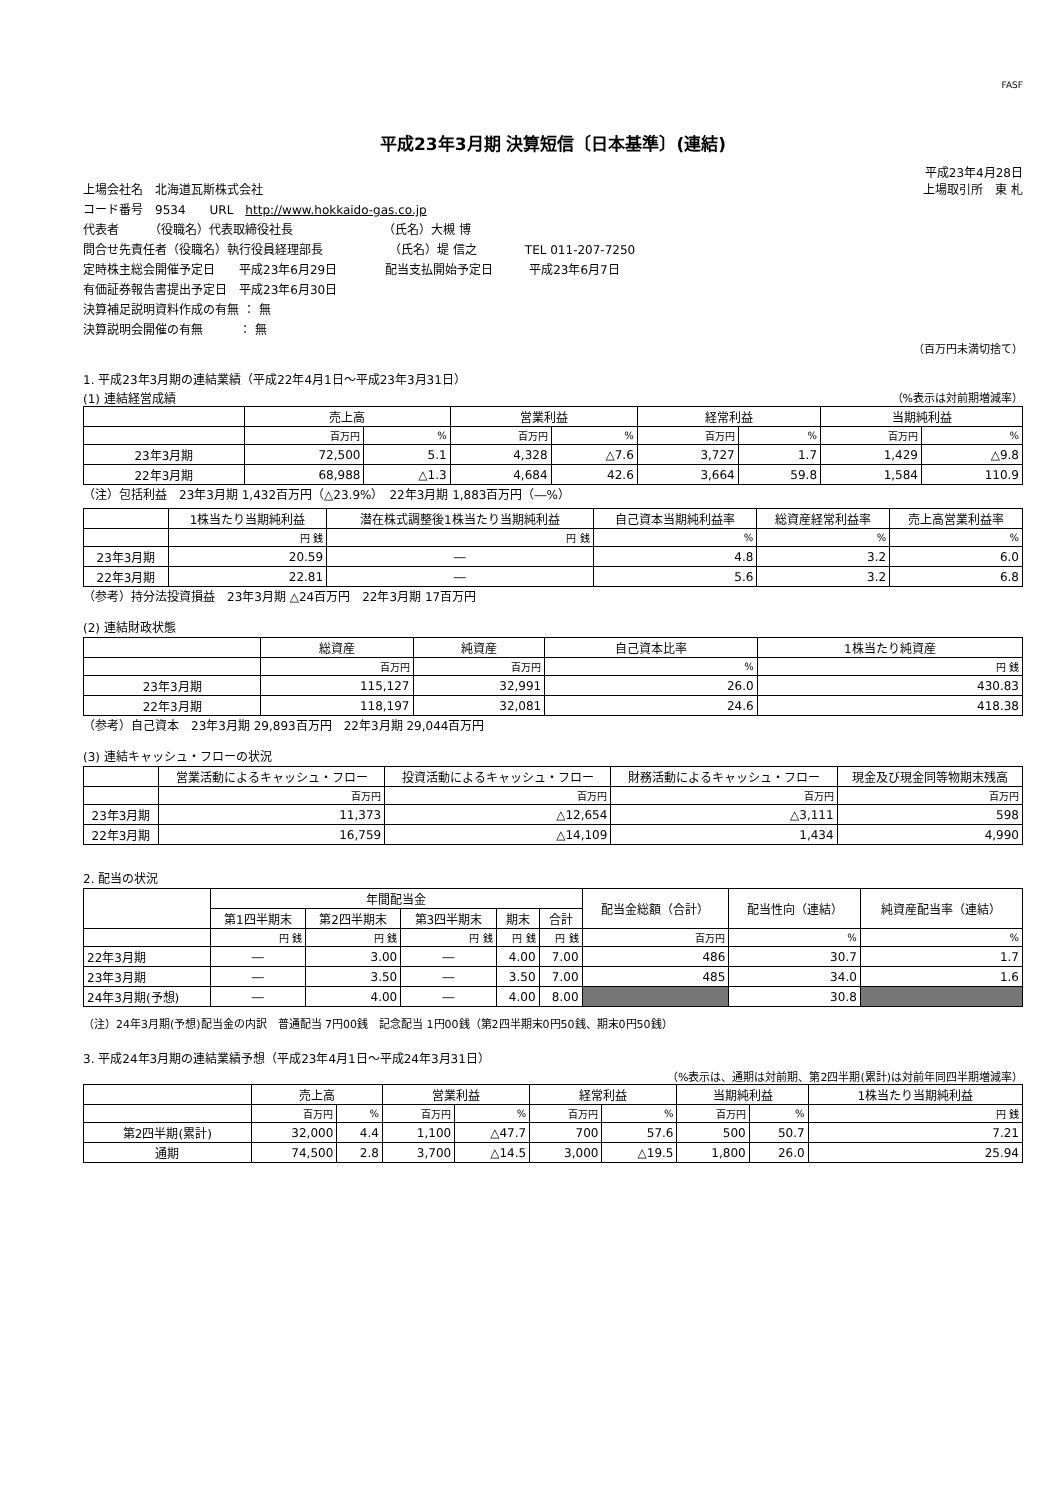FASF
平成23年3月期 決算短信〔日本基準〕(連結)
平成23年4月28日
上場会社名　北海道瓦斯株式会社 上場取引所　東 札
コード番号　9534　　URL　http://www.hokkaido-gas.co.jp
代表者　　　（役職名）代表取締役社長　　　　　　　　（氏名）大槻 博
問合せ先責任者（役職名）執行役員経理部長　　　　　　（氏名）堤 信之　　　　TEL 011-207-7250
定時株主総会開催予定日　　平成23年6月29日　　　　配当支払開始予定日　　　平成23年6月7日
有価証券報告書提出予定日　平成23年6月30日
決算補足説明資料作成の有無 ： 無
決算説明会開催の有無　　　： 無
（百万円未満切捨て）
1. 平成23年3月期の連結業績（平成22年4月1日～平成23年3月31日）
(1) 連結経営成績 （%表示は対前期増減率）
| | 売上高 | | 営業利益 | | 経常利益 | | 当期純利益 | |
| --- | --- | --- | --- | --- | --- | --- | --- | --- |
| | 百万円 | % | 百万円 | % | 百万円 | % | 百万円 | % |
| 23年3月期 | 72,500 | 5.1 | 4,328 | △7.6 | 3,727 | 1.7 | 1,429 | △9.8 |
| 22年3月期 | 68,988 | △1.3 | 4,684 | 42.6 | 3,664 | 59.8 | 1,584 | 110.9 |
（注）包括利益　23年3月期 1,432百万円（△23.9%）　22年3月期 1,883百万円（―%）
| | 1株当たり当期純利益 | 潜在株式調整後1株当たり当期純利益 | 自己資本当期純利益率 | 総資産経常利益率 | 売上高営業利益率 |
| --- | --- | --- | --- | --- | --- |
| | 円 銭 | 円 銭 | % | % | % |
| 23年3月期 | 20.59 | ― | 4.8 | 3.2 | 6.0 |
| 22年3月期 | 22.81 | ― | 5.6 | 3.2 | 6.8 |
（参考）持分法投資損益　23年3月期 △24百万円　22年3月期 17百万円
(2) 連結財政状態
| | 総資産 | 純資産 | 自己資本比率 | 1株当たり純資産 |
| --- | --- | --- | --- | --- |
| | 百万円 | 百万円 | % | 円 銭 |
| 23年3月期 | 115,127 | 32,991 | 26.0 | 430.83 |
| 22年3月期 | 118,197 | 32,081 | 24.6 | 418.38 |
（参考）自己資本　23年3月期 29,893百万円　22年3月期 29,044百万円
(3) 連結キャッシュ・フローの状況
| | 営業活動によるキャッシュ・フロー | 投資活動によるキャッシュ・フロー | 財務活動によるキャッシュ・フロー | 現金及び現金同等物期末残高 |
| --- | --- | --- | --- | --- |
| | 百万円 | 百万円 | 百万円 | 百万円 |
| 23年3月期 | 11,373 | △12,654 | △3,111 | 598 |
| 22年3月期 | 16,759 | △14,109 | 1,434 | 4,990 |
2. 配当の状況
| | 年間配当金 | | | | | 配当金総額（合計） | 配当性向（連結） | 純資産配当率（連結） |
| --- | --- | --- | --- | --- | --- | --- | --- | --- |
| | 第1四半期末 | 第2四半期末 | 第3四半期末 | 期末 | 合計 | | | |
| | 円 銭 | 円 銭 | 円 銭 | 円 銭 | 円 銭 | 百万円 | % | % |
| 22年3月期 | ― | 3.00 | ― | 4.00 | 7.00 | 486 | 30.7 | 1.7 |
| 23年3月期 | ― | 3.50 | ― | 3.50 | 7.00 | 485 | 34.0 | 1.6 |
| 24年3月期(予想) | ― | 4.00 | ― | 4.00 | 8.00 | | 30.8 | |
（注）24年3月期(予想)配当金の内訳　普通配当 7円00銭　記念配当 1円00銭（第2四半期末0円50銭、期末0円50銭）
3. 平成24年3月期の連結業績予想（平成23年4月1日～平成24年3月31日）
（%表示は、通期は対前期、第2四半期(累計)は対前年同四半期増減率）
| | 売上高 | | 営業利益 | | 経常利益 | | 当期純利益 | | 1株当たり当期純利益 |
| --- | --- | --- | --- | --- | --- | --- | --- | --- | --- |
| | 百万円 | % | 百万円 | % | 百万円 | % | 百万円 | % | 円 銭 |
| 第2四半期(累計) | 32,000 | 4.4 | 1,100 | △47.7 | 700 | 57.6 | 500 | 50.7 | 7.21 |
| 通期 | 74,500 | 2.8 | 3,700 | △14.5 | 3,000 | △19.5 | 1,800 | 26.0 | 25.94 |